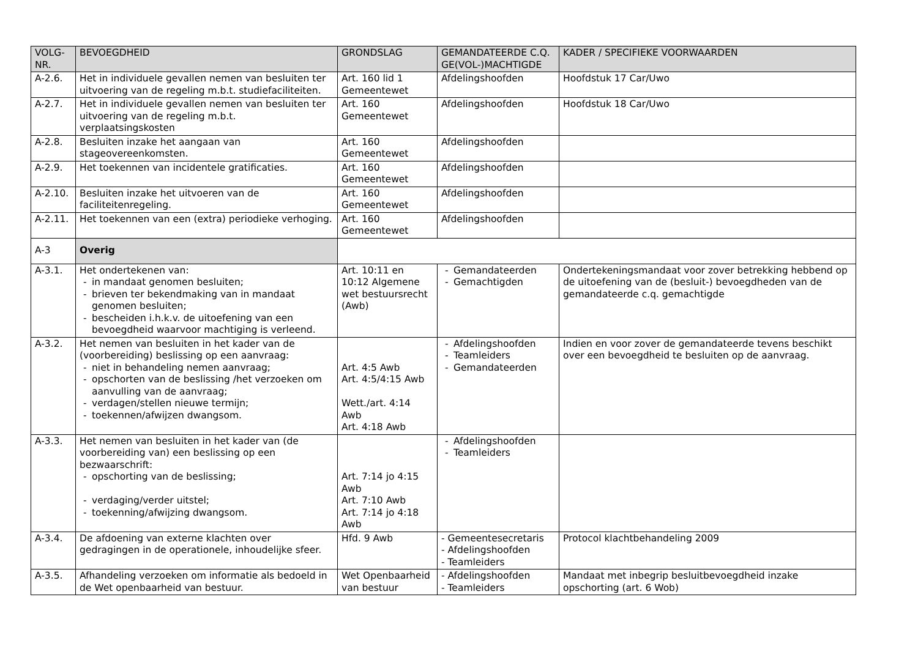| VOLG- NR. | BEVOEGDHEID | GRONDSLAG | GEMANDATEERDE C.Q. GE(VOL-)MACHTIGDE | KADER / SPECIFIEKE VOORWAARDEN |
| --- | --- | --- | --- | --- |
| A-2.6. | Het in individuele gevallen nemen van besluiten ter uitvoering van de regeling m.b.t. studiefaciliteiten. | Art. 160 lid 1 Gemeentewet | Afdelingshoofden | Hoofdstuk 17 Car/Uwo |
| A-2.7. | Het in individuele gevallen nemen van besluiten ter uitvoering van de regeling m.b.t. verplaatsingskosten | Art. 160 Gemeentewet | Afdelingshoofden | Hoofdstuk 18 Car/Uwo |
| A-2.8. | Besluiten inzake het aangaan van stageovereenkomsten. | Art. 160 Gemeentewet | Afdelingshoofden | |
| A-2.9. | Het toekennen van incidentele gratificaties. | Art. 160 Gemeentewet | Afdelingshoofden | |
| A-2.10. | Besluiten inzake het uitvoeren van de faciliteitenregeling. | Art. 160 Gemeentewet | Afdelingshoofden | |
| A-2.11. | Het toekennen van een (extra) periodieke verhoging. | Art. 160 Gemeentewet | Afdelingshoofden | |
| A-3 | Overig | | | |
| A-3.1. | Het ondertekenen van: - in mandaat genomen besluiten; - brieven ter bekendmaking van in mandaat genomen besluiten; - bescheiden i.h.k.v. de uitoefening van een bevoegdheid waarvoor machtiging is verleend. | Art. 10:11 en 10:12 Algemene wet bestuursrecht (Awb) | - Gemandateerden - Gemachtigden | Ondertekeningsmandaat voor zover betrekking hebbend op de uitoefening van de (besluit-) bevoegdheden van de gemandateerde c.q. gemachtigde |
| A-3.2. | Het nemen van besluiten in het kader van de (voorbereiding) beslissing op een aanvraag: - niet in behandeling nemen aanvraag; - opschorten van de beslissing /het verzoeken om aanvulling van de aanvraag; - verdagen/stellen nieuwe termijn; - toekennen/afwijzen dwangsom. | Art. 4:5 Awb Art. 4:5/4:15 Awb Wett./art. 4:14 Awb Art. 4:18 Awb | - Afdelingshoofden - Teamleiders - Gemandateerden | Indien en voor zover de gemandateerde tevens beschikt over een bevoegdheid te besluiten op de aanvraag. |
| A-3.3. | Het nemen van besluiten in het kader van (de voorbereiding van) een beslissing op een bezwaarschrift: - opschorting van de beslissing; - verdaging/verder uitstel; - toekenning/afwijzing dwangsom. | Art. 7:14 jo 4:15 Awb Art. 7:10 Awb Art. 7:14 jo 4:18 Awb | - Afdelingshoofden - Teamleiders | |
| A-3.4. | De afdoening van externe klachten over gedragingen in de operationele, inhoudelijke sfeer. | Hfd. 9 Awb | - Gemeentesecretaris - Afdelingshoofden - Teamleiders | Protocol klachtbehandeling 2009 |
| A-3.5. | Afhandeling verzoeken om informatie als bedoeld in de Wet openbaarheid van bestuur. | Wet Openbaarheid van bestuur | - Afdelingshoofden - Teamleiders | Mandaat met inbegrip besluitbevoegdheid inzake opschorting (art. 6 Wob) |